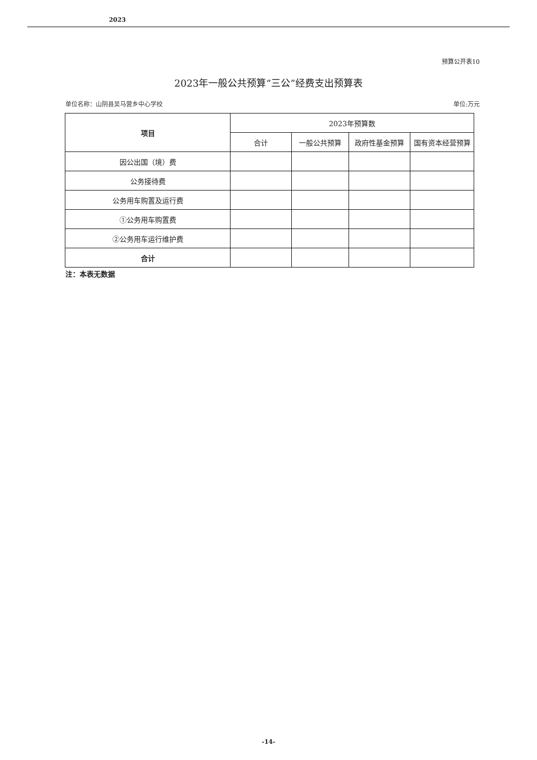2023
预算公开表10
2023年一般公共预算“三公”经费支出预算表
单位名称：山阴县吴马营乡中心学校 单位:万元
| 项目 | 2023年预算数 | | | |
| --- | --- | --- | --- | --- |
| | 合计 | 一般公共预算 | 政府性基金预算 | 国有资本经营预算 |
| 因公出国（境）费 | | | | |
| 公务接待费 | | | | |
| 公务用车购置及运行费 | | | | |
| ①公务用车购置费 | | | | |
| ②公务用车运行维护费 | | | | |
| 合计 | | | | |
注：本表无数据
-14-